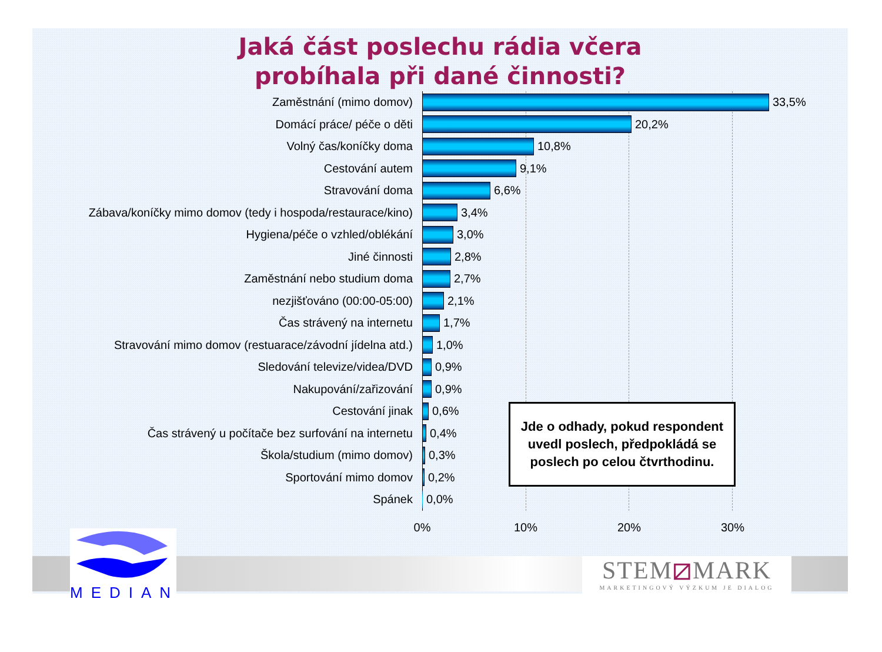Jaká část poslechu rádia včera
probíhala při dané činnosti?
Zaměstnání (mimo domov)
33,5%
Domácí práce/ péče o děti
20,2%
Volný čas/koníčky doma
10,8%
Cestování autem
9,1%
Stravování doma
6,6%
Zábava/koníčky mimo domov (tedy i hospoda/restaurace/kino)
3,4%
Hygiena/péče o vzhled/oblékání
3,0%
Jiné činnosti
2,8%
Zaměstnání nebo studium doma
2,7%
nezjišťováno (00:00-05:00)
2,1%
Čas strávený na internetu
1,7%
Stravování mimo domov (restuarace/závodní jídelna atd.)
1,0%
Sledování televize/videa/DVD
0,9%
Nakupování/zařizování
0,9%
Cestování jinak
0,6%
Jde o odhady, pokud respondent uvedl poslech, předpokládá se poslech po celou čtvrthodinu.
Čas strávený u počítače bez surfování na internetu
0,4%
Škola/studium (mimo domov)
0,3%
Sportování mimo domov
0,2%
Spánek
0,0%
0% 10% 20% 30%
MEDIAN
STEM⧄MARK
MARKETINGOVÝ VÝZKUM JE DIALOG